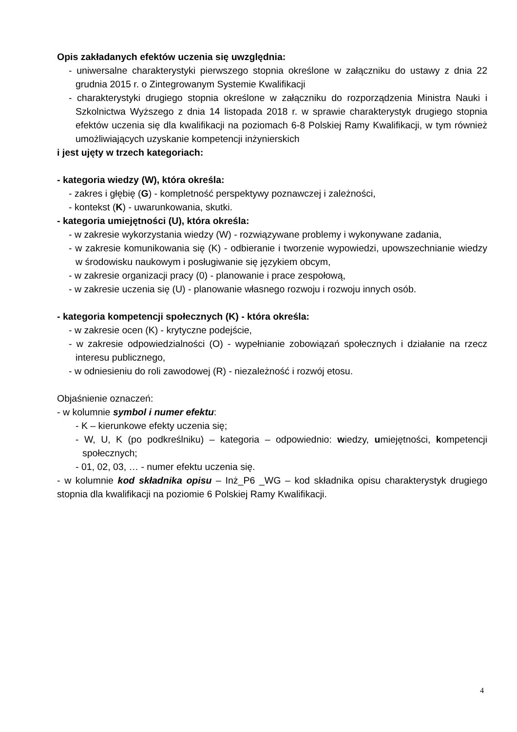Opis zakładanych efektów uczenia się uwzględnia:
- uniwersalne charakterystyki pierwszego stopnia określone w załączniku do ustawy z dnia 22 grudnia 2015 r. o Zintegrowanym Systemie Kwalifikacji
- charakterystyki drugiego stopnia określone w załączniku do rozporządzenia Ministra Nauki i Szkolnictwa Wyższego z dnia 14 listopada 2018 r. w sprawie charakterystyk drugiego stopnia efektów uczenia się dla kwalifikacji na poziomach 6-8 Polskiej Ramy Kwalifikacji, w tym również umożliwiających uzyskanie kompetencji inżynierskich
i jest ujęty w trzech kategoriach:
- kategoria wiedzy (W), która określa:
- zakres i głębię (G) - kompletność perspektywy poznawczej i zależności,
- kontekst (K) - uwarunkowania, skutki.
- kategoria umiejętności (U), która określa:
- w zakresie wykorzystania wiedzy (W) - rozwiązywane problemy i wykonywane zadania,
- w zakresie komunikowania się (K) - odbieranie i tworzenie wypowiedzi, upowszechnianie wiedzy w środowisku naukowym i posługiwanie się językiem obcym,
- w zakresie organizacji pracy (0) - planowanie i prace zespołową,
- w zakresie uczenia się (U) - planowanie własnego rozwoju i rozwoju innych osób.
- kategoria kompetencji społecznych (K) - która określa:
- w zakresie ocen (K) - krytyczne podejście,
- w zakresie odpowiedzialności (O) - wypełnianie zobowiązań społecznych i działanie na rzecz interesu publicznego,
- w odniesieniu do roli zawodowej (R) - niezależność i rozwój etosu.
Objaśnienie oznaczeń:
- w kolumnie symbol i numer efektu:
- K – kierunkowe efekty uczenia się;
- W, U, K (po podkreślniku) – kategoria – odpowiednio: wiedzy, umiejętności, kompetencji społecznych;
- 01, 02, 03, … - numer efektu uczenia się.
- w kolumnie kod składnika opisu – Inż_P6 _WG – kod składnika opisu charakterystyk drugiego stopnia dla kwalifikacji na poziomie 6 Polskiej Ramy Kwalifikacji.
4